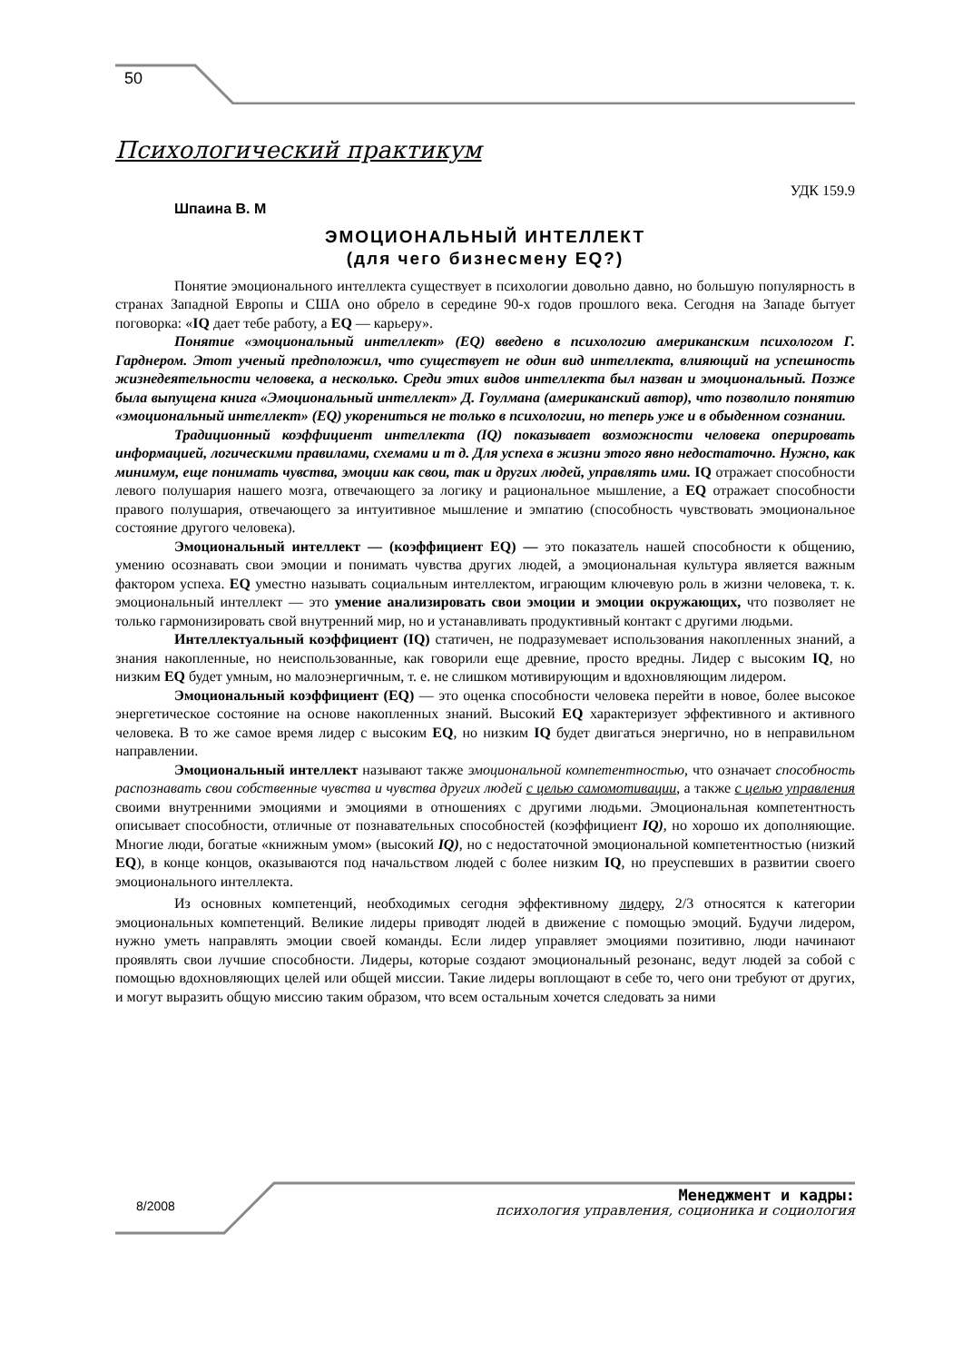50
Психологический практикум
УДК 159.9
Шпаина В. М
ЭМОЦИОНАЛЬНЫЙ ИНТЕЛЛЕКТ
(для чего бизнесмену EQ?)
Понятие эмоционального интеллекта существует в психологии довольно давно, но большую популярность в странах Западной Европы и США оно обрело в середине 90-х годов прошлого века. Сегодня на Западе бытует поговорка: «IQ дает тебе работу, а EQ — карьеру».
Понятие «эмоциональный интеллект» (EQ) введено в психологию американским психологом Г. Гарднером. Этот ученый предположил, что существует не один вид интеллекта, влияющий на успешность жизнедеятельности человека, а несколько. Среди этих видов интеллекта был назван и эмоциональный. Позже была выпущена книга «Эмоциональный интеллект» Д. Гоулмана (американский автор), что позволило понятию «эмоциональный интеллект» (EQ) укорениться не только в психологии, но теперь уже и в обыденном сознании.
Традиционный коэффициент интеллекта (IQ) показывает возможности человека оперировать информацией, логическими правилами, схемами и т д. Для успеха в жизни этого явно недостаточно. Нужно, как минимум, еще понимать чувства, эмоции как свои, так и других людей, управлять ими. IQ отражает способности левого полушария нашего мозга, отвечающего за логику и рациональное мышление, а EQ отражает способности правого полушария, отвечающего за интуитивное мышление и эмпатию (способность чувствовать эмоциональное состояние другого человека).
Эмоциональный интеллект — (коэффициент EQ) — это показатель нашей способности к общению, умению осознавать свои эмоции и понимать чувства других людей, а эмоциональная культура является важным фактором успеха. EQ уместно называть социальным интеллектом, играющим ключевую роль в жизни человека, т. к. эмоциональный интеллект — это умение анализировать свои эмоции и эмоции окружающих, что позволяет не только гармонизировать свой внутренний мир, но и устанавливать продуктивный контакт с другими людьми.
Интеллектуальный коэффициент (IQ) статичен, не подразумевает использования накопленных знаний, а знания накопленные, но неиспользованные, как говорили еще древние, просто вредны. Лидер с высоким IQ, но низким EQ будет умным, но малоэнергичным, т. е. не слишком мотивирующим и вдохновляющим лидером.
Эмоциональный коэффициент (EQ) — это оценка способности человека перейти в новое, более высокое энергетическое состояние на основе накопленных знаний. Высокий EQ характеризует эффективного и активного человека. В то же самое время лидер с высоким EQ, но низким IQ будет двигаться энергично, но в неправильном направлении.
Эмоциональный интеллект называют также эмоциональной компетентностью, что означает способность распознавать свои собственные чувства и чувства других людей с целью самомотивации, а также с целью управления своими внутренними эмоциями и эмоциями в отношениях с другими людьми. Эмоциональная компетентность описывает способности, отличные от познавательных способностей (коэффициент IQ), но хорошо их дополняющие. Многие люди, богатые «книжным умом» (высокий IQ), но с недостаточной эмоциональной компетентностью (низкий EQ), в конце концов, оказываются под начальством людей с более низким IQ, но преуспевших в развитии своего эмоционального интеллекта.
Из основных компетенций, необходимых сегодня эффективному лидеру, 2/3 относятся к категории эмоциональных компетенций. Великие лидеры приводят людей в движение с помощью эмоций. Будучи лидером, нужно уметь направлять эмоции своей команды. Если лидер управляет эмоциями позитивно, люди начинают проявлять свои лучшие способности. Лидеры, которые создают эмоциональный резонанс, ведут людей за собой с помощью вдохновляющих целей или общей миссии. Такие лидеры воплощают в себе то, чего они требуют от других, и могут выразить общую миссию таким образом, что всем остальным хочется следовать за ними
8/2008
Менеджмент и кадры:
психология управления, соционика и социология